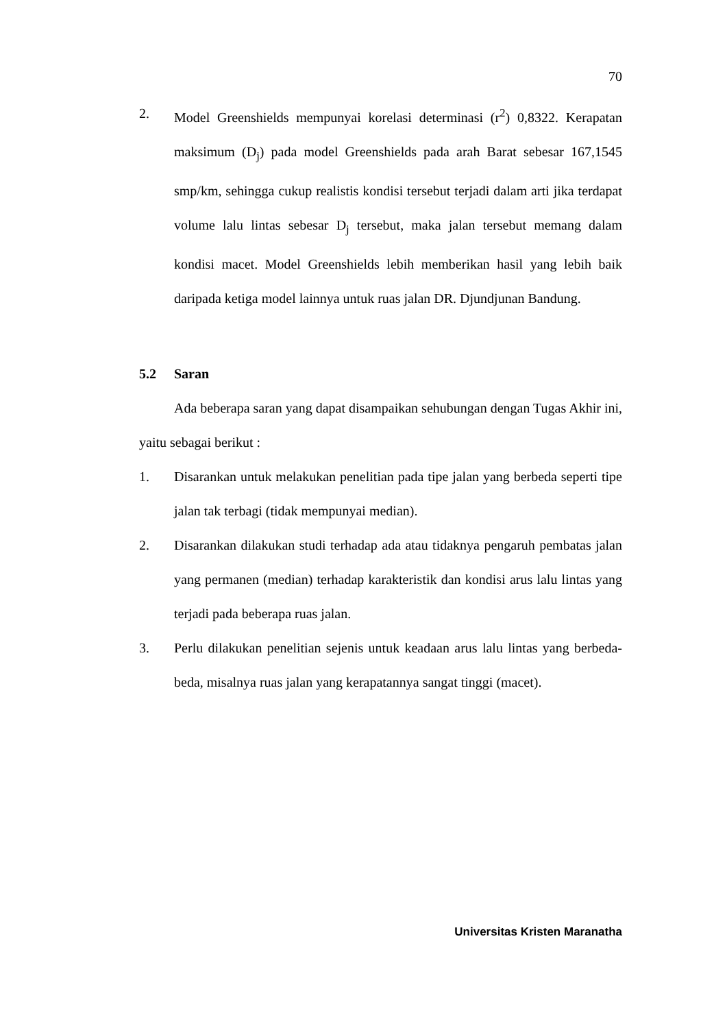70
2. Model Greenshields mempunyai korelasi determinasi (r<sup>2</sup>) 0,8322. Kerapatan maksimum (D<sub>j</sub>) pada model Greenshields pada arah Barat sebesar 167,1545 smp/km, sehingga cukup realistis kondisi tersebut terjadi dalam arti jika terdapat volume lalu lintas sebesar D<sub>j</sub> tersebut, maka jalan tersebut memang dalam kondisi macet. Model Greenshields lebih memberikan hasil yang lebih baik daripada ketiga model lainnya untuk ruas jalan DR. Djundjunan Bandung.
5.2 Saran
Ada beberapa saran yang dapat disampaikan sehubungan dengan Tugas Akhir ini, yaitu sebagai berikut :
1. Disarankan untuk melakukan penelitian pada tipe jalan yang berbeda seperti tipe jalan tak terbagi (tidak mempunyai median).
2. Disarankan dilakukan studi terhadap ada atau tidaknya pengaruh pembatas jalan yang permanen (median) terhadap karakteristik dan kondisi arus lalu lintas yang terjadi pada beberapa ruas jalan.
3. Perlu dilakukan penelitian sejenis untuk keadaan arus lalu lintas yang berbeda-beda, misalnya ruas jalan yang kerapatannya sangat tinggi (macet).
Universitas Kristen Maranatha